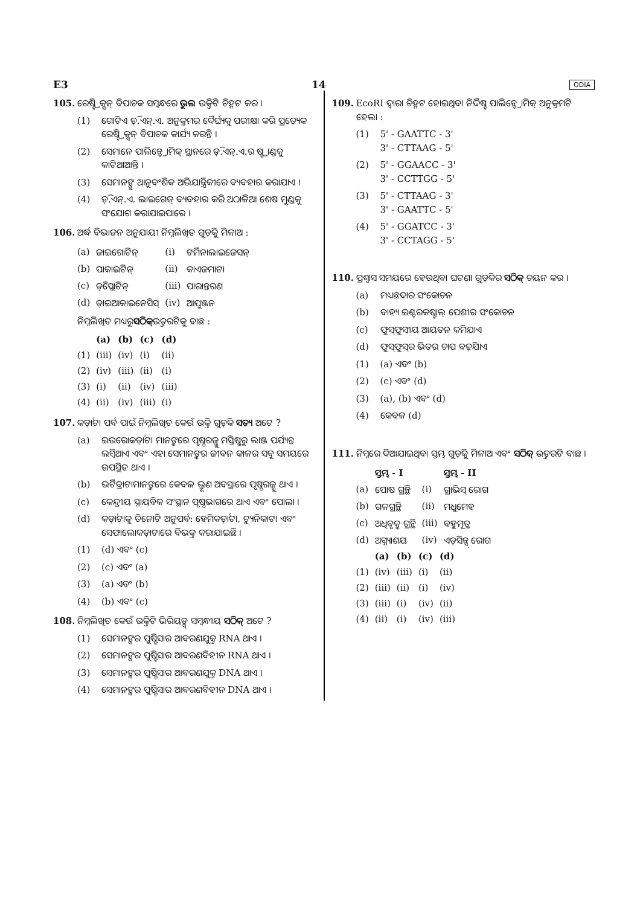E3 14 ODIA
105. ରେଷ୍ଟ୍ରିକ୍ସନ୍ ବିପାଚକ ସମ୍ବନ୍ଧରେ ଭୁଲ ଉକ୍ତିଟି ଚିହ୍ନଟ କର ।
(1) ଗୋଟିଏ ଡ଼ି.ଏନ୍.ଏ. ଅନୁକ୍ରମର ଦୈର୍ଘ୍ୟକୁ ପରୀକ୍ଷା କରି ପ୍ରତ୍ୟେକ ରେଷ୍ଟ୍ରିକ୍ସନ୍ ବିପାଚକ କାର୍ଯ୍ୟ କରନ୍ତି ।
(2) ସେମାନେ ପାଲିନ୍ଡ୍ରୋମିକ୍ ସ୍ଥାନରେ ଡ଼ି.ଏନ୍.ଏ.ର ଷ୍ଟ୍ରାଣ୍ଡକୁ କାଟିଥାଆନ୍ତି ।
(3) ସେମାନଙ୍କୁ ଆନୁବଂଶିକ ଅଭିଯାନ୍ତ୍ରିକୀରେ ବ୍ୟବହାର କରାଯାଏ ।
(4) ଡ଼ି.ଏନ୍.ଏ. ଲାଇଗେଜ୍ ବ୍ୟବହାର କରି ଅଠାଳିଆ ଶେଷ ମୁଣ୍ଡକୁ ସଂଯୋଗ କରାଯାଇପାରେ ।
106. ଅର୍ଦ୍ଧ ବିଭାଜନ ଅନୁଯାୟୀ ନିମ୍ନଲିଖିତ ଗୁଡ଼ିକୁ ମିଳାଅ :
| (a) | ଜାଇଗୋଟିନ୍ | (i) | ଟର୍ମିନାଲାଇଜେସନ୍ |
| (b) | ପାକାଇଟିନ୍ | (ii) | କାଏଜମାଟା |
| (c) | ଡ଼ିପ୍ଲୋଟିନ୍ | (iii) | ପାରାନ୍ତରଣ |
| (d) | ଡ଼ାଇଆକାଇନେସିସ୍ | (iv) | ଆପୁଞ୍ଜନ |
ନିମ୍ନଲିଖିତ ମଧ୍ୟରୁ ସଠିକ୍ ଉତ୍ତରଟିକୁ ବାଛ :
| | (a) | (b) | (c) | (d) |
| --- | --- | --- | --- | --- |
| (1) | (iii) | (iv) | (i) | (ii) |
| (2) | (iv) | (iii) | (ii) | (i) |
| (3) | (i) | (ii) | (iv) | (iii) |
| (4) | (ii) | (iv) | (iii) | (i) |
107. କର୍ଡ଼ାଟା ପର୍ବ ପାଇଁ ନିମ୍ନଲିଖିତ କେଉଁ ଉକ୍ତି ଗୁଡ଼ିକ ସତ୍ୟ ଅଟେ ?
(a) ଇଉରୋକର୍ଡ଼ାଟା ମାନଙ୍କରେ ପୃଷ୍ଠରଜ୍ଜୁ ମସ୍ତିଷ୍କରୁ ଲାଞ୍ଜ ପର୍ଯ୍ୟନ୍ତ ଲମ୍ବିଥାଏ ଏବଂ ଏହା ସେମାନଙ୍କର ଜୀବନ କାଳର ସବୁ ସମୟରେ ଉପସ୍ଥିତ ଥାଏ ।
(b) ଭର୍ଟିବ୍ରାଟାମାନଙ୍କରେ କେବଳ ଭ୍ରୂଣ ଅବସ୍ଥାରେ ପୃଷ୍ଠରଜ୍ଜୁ ଥାଏ ।
(c) କେନ୍ଦ୍ରୀୟ ସ୍ନାୟବିକ ସଂସ୍ଥାନ ପୃଷ୍ଠଭାଗରେ ଥାଏ ଏବଂ ପୋଲା ।
(d) କର୍ଡ଼ାଟାକୁ ତିନୋଟି ଅନୁପର୍ବ: ହେମିକର୍ଡ଼ାଟା, ଟ୍ୟୁନିକାଟା ଏବଂ ସେଫାଲୋକଡ଼ାଟାରେ ବିଭକ୍ତ କରାଯାଇଛି ।
(1) (d) ଏବଂ (c)
(2) (c) ଏବଂ (a)
(3) (a) ଏବଂ (b)
(4) (b) ଏବଂ (c)
108. ନିମ୍ନଲିଖିତ କେଉଁ ଉକ୍ତିଟି ଭିରିୟଡ୍ସ୍ ସମ୍ବନ୍ଧୀୟ ସଠିକ୍ ଅଟେ ?
(1) ସେମାନଙ୍କର ପୁଷ୍ଟିସାର ଆବରଣଯୁକ୍ତ RNA ଥାଏ ।
(2) ସେମାନଙ୍କର ପୁଷ୍ଟିସାର ଆବରଣବିହୀନ RNA ଥାଏ ।
(3) ସେମାନଙ୍କର ପୁଷ୍ଟିସାର ଆବରଣଯୁକ୍ତ DNA ଥାଏ ।
(4) ସେମାନଙ୍କର ପୁଷ୍ଟିସାର ଆବରଣବିହୀନ DNA ଥାଏ ।
109. EcoRI ଦ୍ୱାରା ଚିହ୍ନଟ ହୋଇଥିବା ନିର୍ଦ୍ଦିଷ୍ଟ ପାଲିନ୍ଡ୍ରୋମିକ୍ ଅନୁକ୍ରମଟି ହେଲା :
(1) 5' - GAATTC - 3'
3' - CTTAAG - 5'
(2) 5' - GGAACC - 3'
3' - CCTTGG - 5'
(3) 5' - CTTAAG - 3'
3' - GAATTC - 5'
(4) 5' - GGATCC - 3'
3' - CCTAGG - 5'
110. ପ୍ରଶ୍ୱାସ ସମୟରେ ହେଉଥିବା ଘଟଣା ଗୁଡ଼ିକର ସଠିକ୍ ଚୟନ କର ।
(a) ମଧ୍ୟଛଦାର ସଂକୋଚନ
(b) ବାହ୍ୟ ଇଣ୍ଟରକଷ୍ଟାଲ୍ ପେଶୀର ସଂକୋଚନ
(c) ଫୁସ୍‌ଫୁସୀୟ ଆୟତନ କମିଯାଏ
(d) ଫୁସ୍‌ଫୁସ୍‌ର ଭିତର ଚାପ ବଢ଼ିଯାଏ
(1) (a) ଏବଂ (b)
(2) (c) ଏବଂ (d)
(3) (a), (b) ଏବଂ (d)
(4) କେବଳ (d)
111. ନିମ୍ନରେ ଦିଆଯାଇଥିବା ସ୍ତମ୍ଭ ଗୁଡ଼ିକୁ ମିଳାଅ ଏବଂ ସଠିକ୍ ଉତ୍ତରଟି ବାଛ ।
| | ସ୍ତମ୍ଭ - I | | ସ୍ତମ୍ଭ - II |
| --- | --- | --- | --- |
| (a) | ପୋଷ ଗ୍ରନ୍ଥି | (i) | ଗ୍ରାଭିସ୍ ରୋଗ |
| (b) | ଗଳଗ୍ରନ୍ଥି | (ii) | ମଧୁମେହ |
| (c) | ଅଧିବୃକ୍କ ଗ୍ରନ୍ଥି | (iii) | ବହୁମୂତ୍ର |
| (d) | ଅଗ୍ନ୍ୟାଶୟ | (iv) | ଏଡ଼ିସନ୍ସ୍ ରୋଗ |
| | (a) | (b) | (c) | (d) |
| --- | --- | --- | --- | --- |
| (1) | (iv) | (iii) | (i) | (ii) |
| (2) | (iii) | (ii) | (i) | (iv) |
| (3) | (iii) | (i) | (iv) | (ii) |
| (4) | (ii) | (i) | (iv) | (iii) |